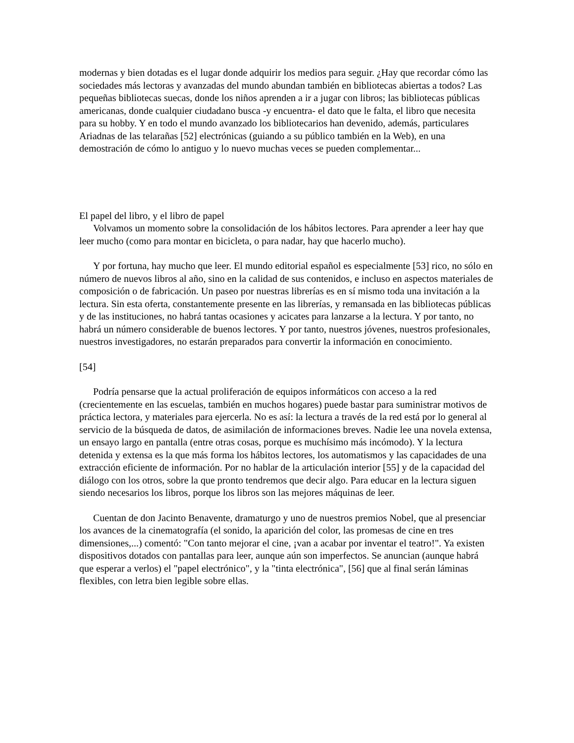modernas y bien dotadas es el lugar donde adquirir los medios para seguir. ¿Hay que recordar cómo las sociedades más lectoras y avanzadas del mundo abundan también en bibliotecas abiertas a todos? Las pequeñas bibliotecas suecas, donde los niños aprenden a ir a jugar con libros; las bibliotecas públicas americanas, donde cualquier ciudadano busca -y encuentra- el dato que le falta, el libro que necesita para su hobby. Y en todo el mundo avanzado los bibliotecarios han devenido, además, particulares Ariadnas de las telarañas [52] electrónicas (guiando a su público también en la Web), en una demostración de cómo lo antiguo y lo nuevo muchas veces se pueden complementar...
El papel del libro, y el libro de papel
Volvamos un momento sobre la consolidación de los hábitos lectores. Para aprender a leer hay que leer mucho (como para montar en bicicleta, o para nadar, hay que hacerlo mucho).
Y por fortuna, hay mucho que leer. El mundo editorial español es especialmente [53] rico, no sólo en número de nuevos libros al año, sino en la calidad de sus contenidos, e incluso en aspectos materiales de composición o de fabricación. Un paseo por nuestras librerías es en sí mismo toda una invitación a la lectura. Sin esta oferta, constantemente presente en las librerías, y remansada en las bibliotecas públicas y de las instituciones, no habrá tantas ocasiones y acicates para lanzarse a la lectura. Y por tanto, no habrá un número considerable de buenos lectores. Y por tanto, nuestros jóvenes, nuestros profesionales, nuestros investigadores, no estarán preparados para convertir la información en conocimiento.
[54]
Podría pensarse que la actual proliferación de equipos informáticos con acceso a la red (crecientemente en las escuelas, también en muchos hogares) puede bastar para suministrar motivos de práctica lectora, y materiales para ejercerla. No es así: la lectura a través de la red está por lo general al servicio de la búsqueda de datos, de asimilación de informaciones breves. Nadie lee una novela extensa, un ensayo largo en pantalla (entre otras cosas, porque es muchísimo más incómodo). Y la lectura detenida y extensa es la que más forma los hábitos lectores, los automatismos y las capacidades de una extracción eficiente de información. Por no hablar de la articulación interior [55] y de la capacidad del diálogo con los otros, sobre la que pronto tendremos que decir algo. Para educar en la lectura siguen siendo necesarios los libros, porque los libros son las mejores máquinas de leer.
Cuentan de don Jacinto Benavente, dramaturgo y uno de nuestros premios Nobel, que al presenciar los avances de la cinematografía (el sonido, la aparición del color, las promesas de cine en tres dimensiones,...) comentó: "Con tanto mejorar el cine, ¡van a acabar por inventar el teatro!". Ya existen dispositivos dotados con pantallas para leer, aunque aún son imperfectos. Se anuncian (aunque habrá que esperar a verlos) el "papel electrónico", y la "tinta electrónica", [56] que al final serán láminas flexibles, con letra bien legible sobre ellas.